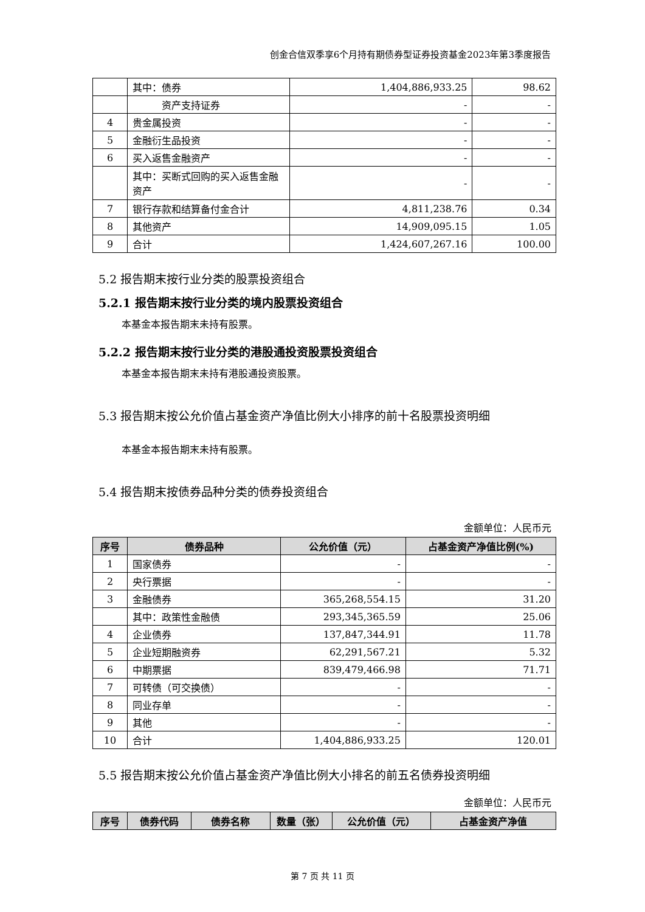创金合信双季享6个月持有期债券型证券投资基金2023年第3季度报告
| | 其中：债券 | 1,404,886,933.25 | 98.62 |
| | 资产支持证券 | - | - |
| 4 | 贵金属投资 | - | - |
| 5 | 金融衍生品投资 | - | - |
| 6 | 买入返售金融资产 | - | - |
| | 其中：买断式回购的买入返售金融资产 | - | - |
| 7 | 银行存款和结算备付金合计 | 4,811,238.76 | 0.34 |
| 8 | 其他资产 | 14,909,095.15 | 1.05 |
| 9 | 合计 | 1,424,607,267.16 | 100.00 |
5.2 报告期末按行业分类的股票投资组合
5.2.1 报告期末按行业分类的境内股票投资组合
本基金本报告期末未持有股票。
5.2.2 报告期末按行业分类的港股通投资股票投资组合
本基金本报告期末未持有港股通投资股票。
5.3 报告期末按公允价值占基金资产净值比例大小排序的前十名股票投资明细
本基金本报告期末未持有股票。
5.4 报告期末按债券品种分类的债券投资组合
金额单位：人民币元
| 序号 | 债券品种 | 公允价值（元） | 占基金资产净值比例(%) |
| --- | --- | --- | --- |
| 1 | 国家债券 | - | - |
| 2 | 央行票据 | - | - |
| 3 | 金融债券 | 365,268,554.15 | 31.20 |
| | 其中：政策性金融债 | 293,345,365.59 | 25.06 |
| 4 | 企业债券 | 137,847,344.91 | 11.78 |
| 5 | 企业短期融资券 | 62,291,567.21 | 5.32 |
| 6 | 中期票据 | 839,479,466.98 | 71.71 |
| 7 | 可转债（可交换债） | - | - |
| 8 | 同业存单 | - | - |
| 9 | 其他 | - | - |
| 10 | 合计 | 1,404,886,933.25 | 120.01 |
5.5 报告期末按公允价值占基金资产净值比例大小排名的前五名债券投资明细
金额单位：人民币元
| 序号 | 债券代码 | 债券名称 | 数量（张） | 公允价值（元） | 占基金资产净值 |
| --- | --- | --- | --- | --- | --- |
第 7 页 共 11 页